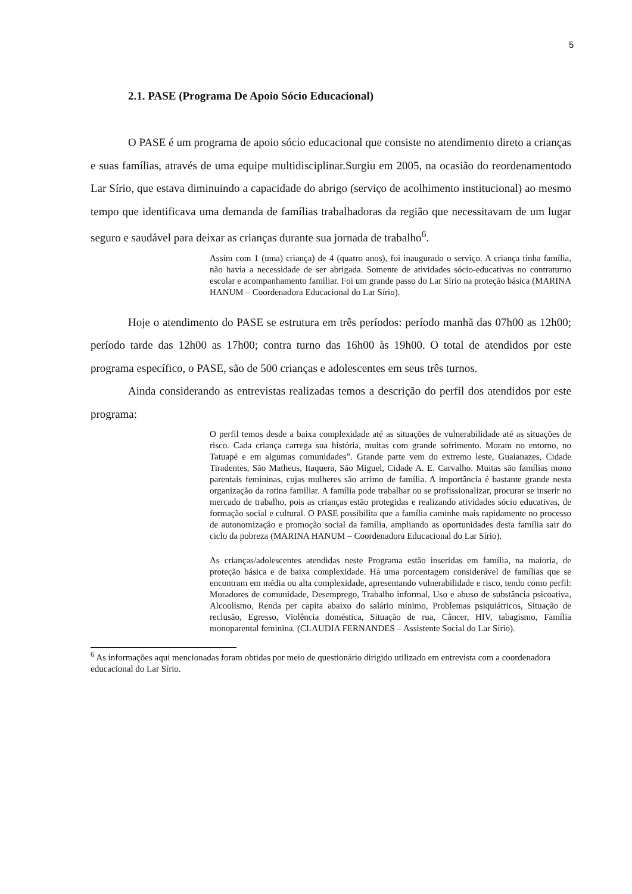5
2.1. PASE (Programa De Apoio Sócio Educacional)
O PASE é um programa de apoio sócio educacional que consiste no atendimento direto a crianças e suas famílias, através de uma equipe multidisciplinar.Surgiu em 2005, na ocasião do reordenamentodo Lar Sírio, que estava diminuindo a capacidade do abrigo (serviço de acolhimento institucional) ao mesmo tempo que identificava uma demanda de famílias trabalhadoras da região que necessitavam de um lugar seguro e saudável para deixar as crianças durante sua jornada de trabalho<sup>6</sup>.
Assim com 1 (uma) criança) de 4 (quatro anos), foi inaugurado o serviço. A criança tinha família, não havia a necessidade de ser abrigada. Somente de atividades sócio-educativas no contraturno escolar e acompanhamento familiar. Foi um grande passo do Lar Sírio na proteção básica (MARINA HANUM – Coordenadora Educacional do Lar Sírio).
Hoje o atendimento do PASE se estrutura em três períodos: período manhã das 07h00 as 12h00; período tarde das 12h00 as 17h00; contra turno das 16h00 às 19h00. O total de atendidos por este programa específico, o PASE, são de 500 crianças e adolescentes em seus três turnos.
Ainda considerando as entrevistas realizadas temos a descrição do perfil dos atendidos por este programa:
O perfil temos desde a baixa complexidade até as situações de vulnerabilidade até as situações de risco. Cada criança carrega sua história, muitas com grande sofrimento. Moram no entorno, no Tatuapé e em algumas comunidades”. Grande parte vem do extremo leste, Guaianazes, Cidade Tiradentes, São Matheus, Itaquera, São Miguel, Cidade A. E. Carvalho. Muitas são famílias mono parentais femininas, cujas mulheres são arrimo de família. A importância é bastante grande nesta organização da rotina familiar. A família pode trabalhar ou se profissionalizar, procurar se inserir no mercado de trabalho, pois as crianças estão protegidas e realizando atividades sócio educativas, de formação social e cultural. O PASE possibilita que a família caminhe mais rapidamente no processo de autonomização e promoção social da família, ampliando as oportunidades desta família sair do ciclo da pobreza (MARINA HANUM – Coordenadora Educacional do Lar Sírio).
As crianças/adolescentes atendidas neste Programa estão inseridas em família, na maioria, de proteção básica e de baixa complexidade. Há uma porcentagem considerável de famílias que se encontram em média ou alta complexidade, apresentando vulnerabilidade e risco, tendo como perfil: Moradores de comunidade, Desemprego, Trabalho informal, Uso e abuso de substância psicoativa, Alcoolismo, Renda per capita abaixo do salário mínimo, Problemas psiquiátricos, Situação de reclusão, Egresso, Violência doméstica, Situação de rua, Câncer, HIV, tabagismo, Família monoparental feminina. (CLAUDIA FERNANDES – Assistente Social do Lar Sírio).
<sup>6</sup> As informações aqui mencionadas foram obtidas por meio de questionário dirigido utilizado em entrevista com a coordenadora educacional do Lar Sírio.